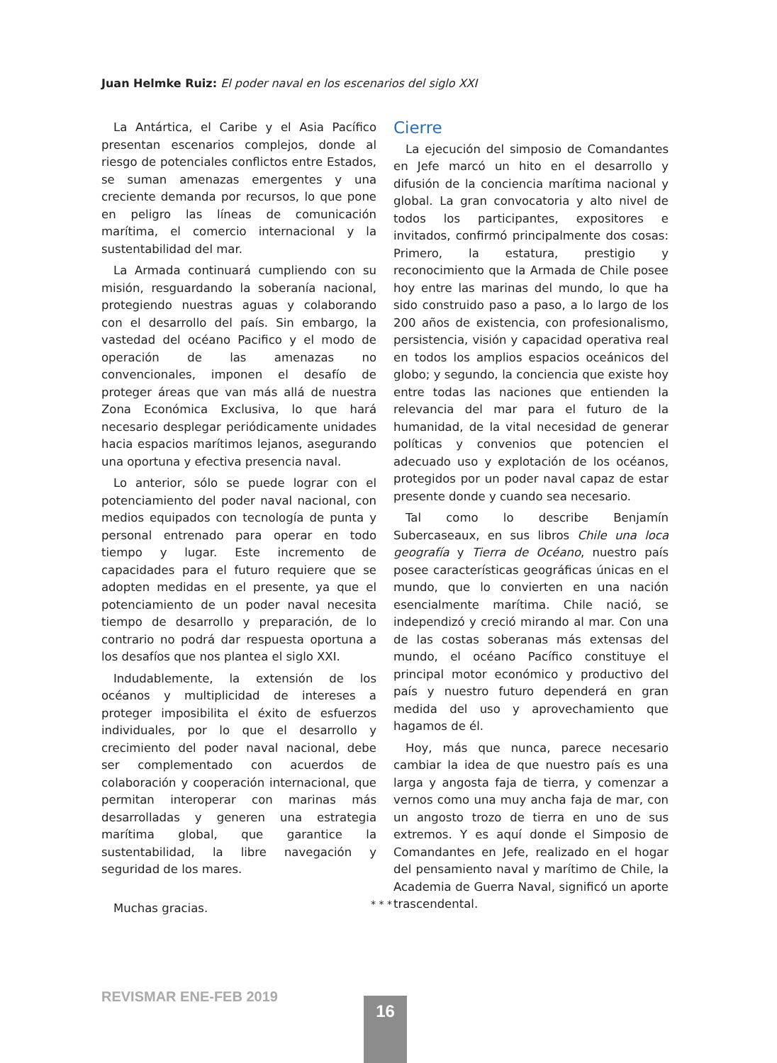Juan Helmke Ruiz: El poder naval en los escenarios del siglo XXI
La Antártica, el Caribe y el Asia Pacífico presentan escenarios complejos, donde al riesgo de potenciales conflictos entre Estados, se suman amenazas emergentes y una creciente demanda por recursos, lo que pone en peligro las líneas de comunicación marítima, el comercio internacional y la sustentabilidad del mar.
La Armada continuará cumpliendo con su misión, resguardando la soberanía nacional, protegiendo nuestras aguas y colaborando con el desarrollo del país. Sin embargo, la vastedad del océano Pacifico y el modo de operación de las amenazas no convencionales, imponen el desafío de proteger áreas que van más allá de nuestra Zona Económica Exclusiva, lo que hará necesario desplegar periódicamente unidades hacia espacios marítimos lejanos, asegurando una oportuna y efectiva presencia naval.
Lo anterior, sólo se puede lograr con el potenciamiento del poder naval nacional, con medios equipados con tecnología de punta y personal entrenado para operar en todo tiempo y lugar. Este incremento de capacidades para el futuro requiere que se adopten medidas en el presente, ya que el potenciamiento de un poder naval necesita tiempo de desarrollo y preparación, de lo contrario no podrá dar respuesta oportuna a los desafíos que nos plantea el siglo XXI.
Indudablemente, la extensión de los océanos y multiplicidad de intereses a proteger imposibilita el éxito de esfuerzos individuales, por lo que el desarrollo y crecimiento del poder naval nacional, debe ser complementado con acuerdos de colaboración y cooperación internacional, que permitan interoperar con marinas más desarrolladas y generen una estrategia marítima global, que garantice la sustentabilidad, la libre navegación y seguridad de los mares.
Muchas gracias.
Cierre
La ejecución del simposio de Comandantes en Jefe marcó un hito en el desarrollo y difusión de la conciencia marítima nacional y global. La gran convocatoria y alto nivel de todos los participantes, expositores e invitados, confirmó principalmente dos cosas: Primero, la estatura, prestigio y reconocimiento que la Armada de Chile posee hoy entre las marinas del mundo, lo que ha sido construido paso a paso, a lo largo de los 200 años de existencia, con profesionalismo, persistencia, visión y capacidad operativa real en todos los amplios espacios oceánicos del globo; y segundo, la conciencia que existe hoy entre todas las naciones que entienden la relevancia del mar para el futuro de la humanidad, de la vital necesidad de generar políticas y convenios que potencien el adecuado uso y explotación de los océanos, protegidos por un poder naval capaz de estar presente donde y cuando sea necesario.
Tal como lo describe Benjamín Subercaseaux, en sus libros Chile una loca geografía y Tierra de Océano, nuestro país posee características geográficas únicas en el mundo, que lo convierten en una nación esencialmente marítima. Chile nació, se independizó y creció mirando al mar. Con una de las costas soberanas más extensas del mundo, el océano Pacífico constituye el principal motor económico y productivo del país y nuestro futuro dependerá en gran medida del uso y aprovechamiento que hagamos de él.
Hoy, más que nunca, parece necesario cambiar la idea de que nuestro país es una larga y angosta faja de tierra, y comenzar a vernos como una muy ancha faja de mar, con un angosto trozo de tierra en uno de sus extremos. Y es aquí donde el Simposio de Comandantes en Jefe, realizado en el hogar del pensamiento naval y marítimo de Chile, la Academia de Guerra Naval, significó un aporte trascendental.
* * *
REVISMAR ENE-FEB 2019 16